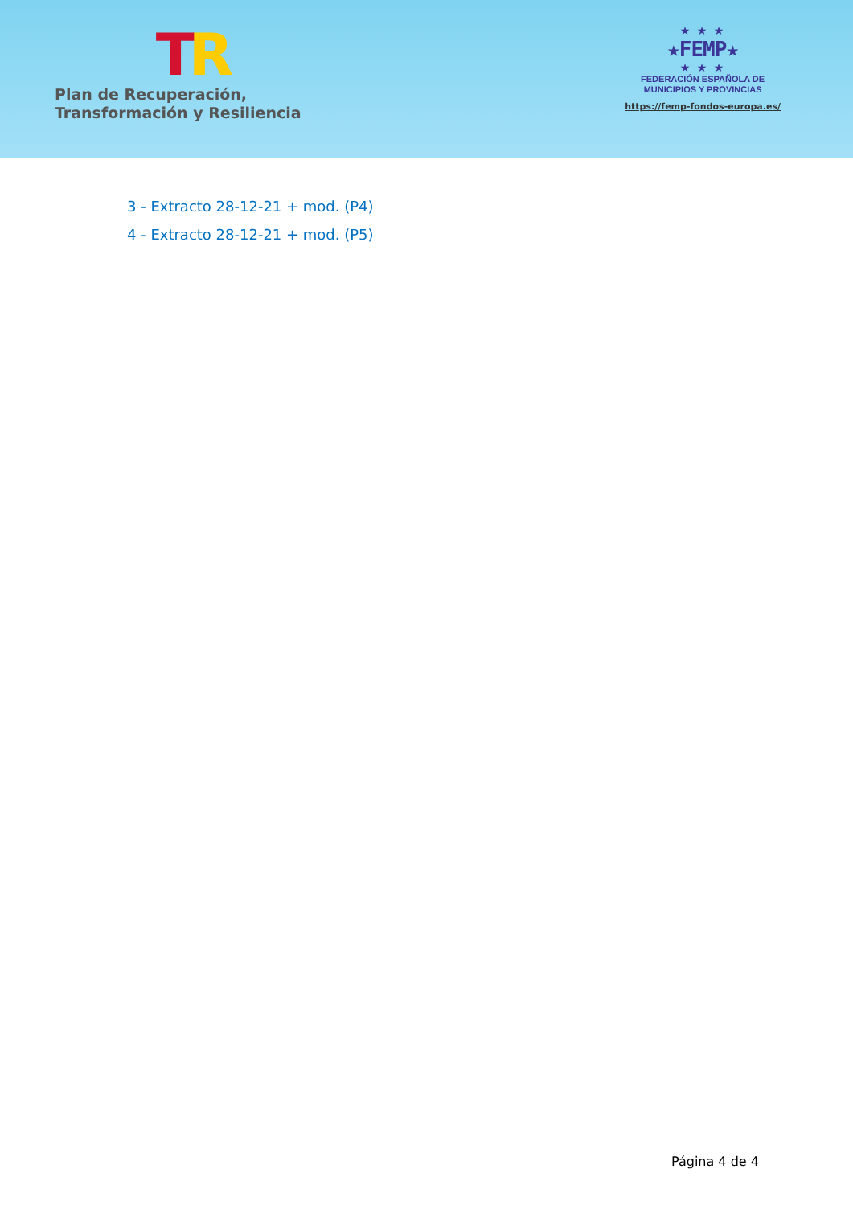TR
Plan de Recuperación,
Transformación y Resiliencia
★ ★ ★
★FEMP★
★ ★ ★
FEDERACIÓN ESPAÑOLA DE
MUNICIPIOS Y PROVINCIAS
https://femp-fondos-europa.es/
3 - Extracto 28-12-21 + mod. (P4)
4 - Extracto 28-12-21 + mod. (P5)
Página 4 de 4